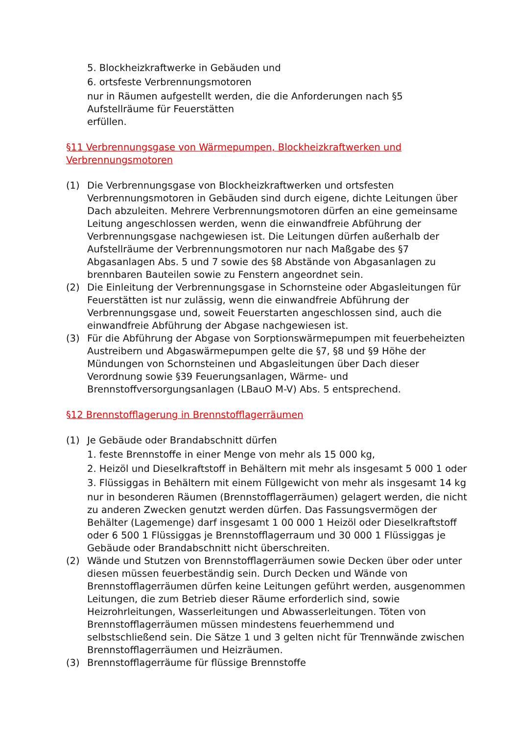5. Blockheizkraftwerke in Gebäuden und
6. ortsfeste Verbrennungsmotoren
nur in Räumen aufgestellt werden, die die Anforderungen nach §5
Aufstellräume für Feuerstätten
erfüllen.
§11 Verbrennungsgase von Wärmepumpen, Blockheizkraftwerken und Verbrennungsmotoren
(1) Die Verbrennungsgase von Blockheizkraftwerken und ortsfesten Verbrennungsmotoren in Gebäuden sind durch eigene, dichte Leitungen über Dach abzuleiten. Mehrere Verbrennungsmotoren dürfen an eine gemeinsame Leitung angeschlossen werden, wenn die einwandfreie Abführung der Verbrennungsgase nachgewiesen ist. Die Leitungen dürfen außerhalb der Aufstellräume der Verbrennungsmotoren nur nach Maßgabe des §7 Abgasanlagen Abs. 5 und 7 sowie des §8 Abstände von Abgasanlagen zu brennbaren Bauteilen sowie zu Fenstern angeordnet sein.
(2) Die Einleitung der Verbrennungsgase in Schornsteine oder Abgasleitungen für Feuerstätten ist nur zulässig, wenn die einwandfreie Abführung der Verbrennungsgase und, soweit Feuerstarten angeschlossen sind, auch die einwandfreie Abführung der Abgase nachgewiesen ist.
(3) Für die Abführung der Abgase von Sorptionswärmepumpen mit feuerbeheizten Austreibern und Abgaswärmepumpen gelte die §7, §8 und §9 Höhe der Mündungen von Schornsteinen und Abgasleitungen über Dach dieser Verordnung sowie §39 Feuerungsanlagen, Wärme- und Brennstoffversorgungsanlagen (LBauO M-V) Abs. 5 entsprechend.
§12 Brennstofflagerung in Brennstofflagerräumen
(1) Je Gebäude oder Brandabschnitt dürfen
1. feste Brennstoffe in einer Menge von mehr als 15 000 kg,
2. Heizöl und Dieselkraftstoff in Behältern mit mehr als insgesamt 5 000 1 oder
3. Flüssiggas in Behältern mit einem Füllgewicht von mehr als insgesamt 14 kg
nur in besonderen Räumen (Brennstofflagerräumen) gelagert werden, die nicht zu anderen Zwecken genutzt werden dürfen. Das Fassungsvermögen der Behälter (Lagemenge) darf insgesamt 1 00 000 1 Heizöl oder Dieselkraftstoff oder 6 500 1 Flüssiggas je Brennstofflagerraum und 30 000 1 Flüssiggas je Gebäude oder Brandabschnitt nicht überschreiten.
(2) Wände und Stutzen von Brennstofflagerräumen sowie Decken über oder unter diesen müssen feuerbeständig sein. Durch Decken und Wände von Brennstofflagerräumen dürfen keine Leitungen geführt werden, ausgenommen Leitungen, die zum Betrieb dieser Räume erforderlich sind, sowie Heizrohrleitungen, Wasserleitungen und Abwasserleitungen. Töten von Brennstofflagerräumen müssen mindestens feuerhemmend und selbstschließend sein. Die Sätze 1 und 3 gelten nicht für Trennwände zwischen Brennstofflagerräumen und Heizräumen.
(3) Brennstofflagerräume für flüssige Brennstoffe